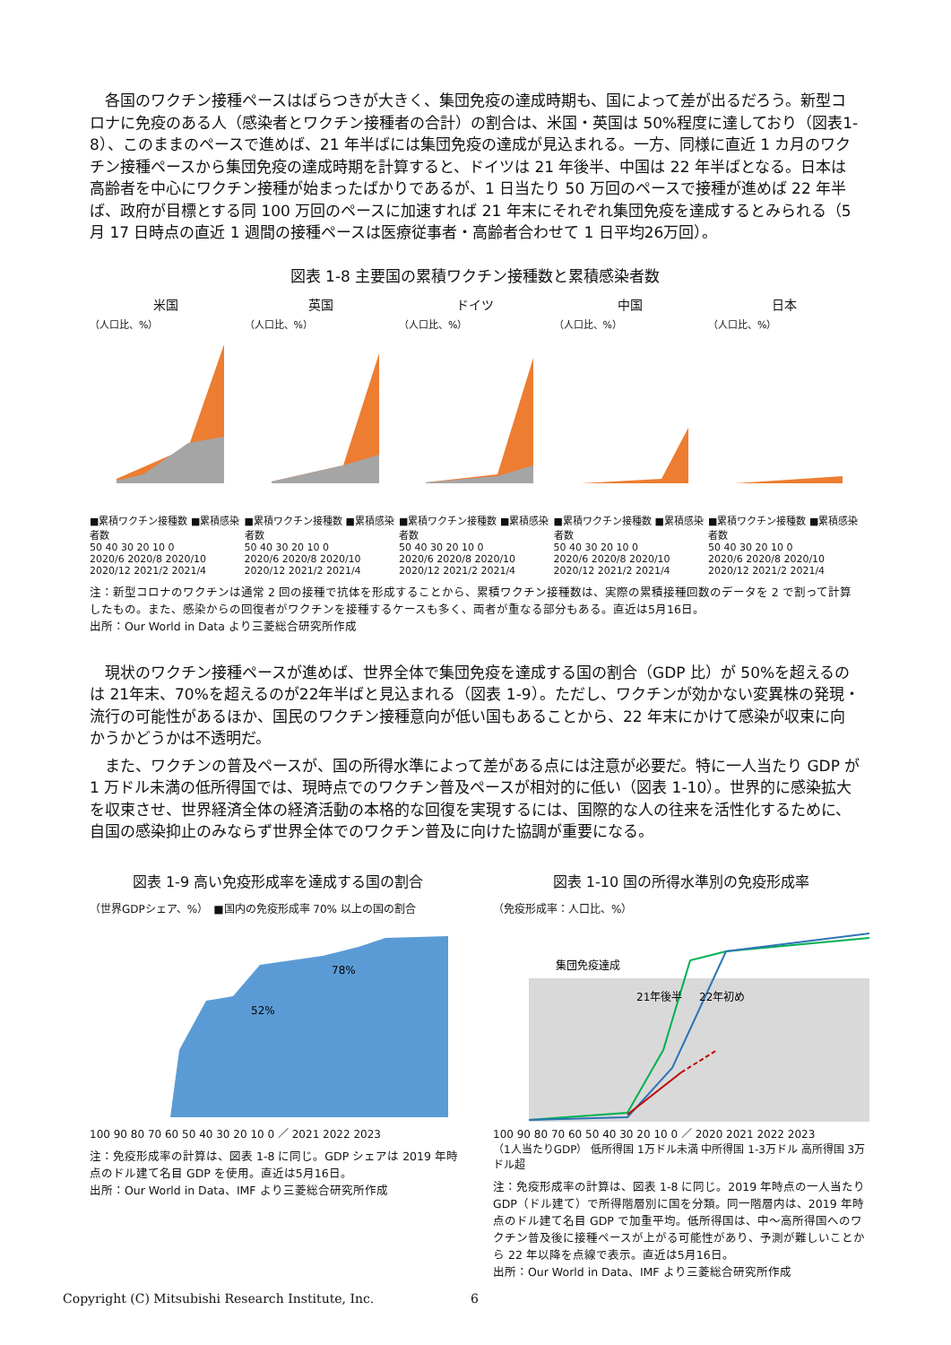各国のワクチン接種ペースはばらつきが大きく、集団免疫の達成時期も、国によって差が出るだろう。新型コロナに免疫のある人（感染者とワクチン接種者の合計）の割合は、米国・英国は 50%程度に達しており（図表1-8）、このままのペースで進めば、21 年半ばには集団免疫の達成が見込まれる。一方、同様に直近 1 カ月のワクチン接種ペースから集団免疫の達成時期を計算すると、ドイツは 21 年後半、中国は 22 年半ばとなる。日本は高齢者を中心にワクチン接種が始まったばかりであるが、1 日当たり 50 万回のペースで接種が進めば 22 年半ば、政府が目標とする同 100 万回のペースに加速すれば 21 年末にそれぞれ集団免疫を達成するとみられる（5 月 17 日時点の直近 1 週間の接種ペースは医療従事者・高齢者合わせて 1 日平均26万回）。
図表 1-8 主要国の累積ワクチン接種数と累積感染者数
米国
（人口比、%）■累積ワクチン接種数 ■累積感染者数
50 40 30 20 10 0
2020/6 2020/8 2020/10 2020/12 2021/2 2021/4
英国
（人口比、%）■累積ワクチン接種数 ■累積感染者数
50 40 30 20 10 0
2020/6 2020/8 2020/10 2020/12 2021/2 2021/4
ドイツ
（人口比、%）■累積ワクチン接種数 ■累積感染者数
50 40 30 20 10 0
2020/6 2020/8 2020/10 2020/12 2021/2 2021/4
中国
（人口比、%）■累積ワクチン接種数 ■累積感染者数
50 40 30 20 10 0
2020/6 2020/8 2020/10 2020/12 2021/2 2021/4
日本
（人口比、%）■累積ワクチン接種数 ■累積感染者数
50 40 30 20 10 0
2020/6 2020/8 2020/10 2020/12 2021/2 2021/4
注：新型コロナのワクチンは通常 2 回の接種で抗体を形成することから、累積ワクチン接種数は、実際の累積接種回数のデータを 2 で割って計算したもの。また、感染からの回復者がワクチンを接種するケースも多く、両者が重なる部分もある。直近は5月16日。
出所：Our World in Data より三菱総合研究所作成
現状のワクチン接種ペースが進めば、世界全体で集団免疫を達成する国の割合（GDP 比）が 50%を超えるのは 21年末、70%を超えるのが22年半ばと見込まれる（図表 1-9）。ただし、ワクチンが効かない変異株の発現・流行の可能性があるほか、国民のワクチン接種意向が低い国もあることから、22 年末にかけて感染が収束に向かうかどうかは不透明だ。
また、ワクチンの普及ペースが、国の所得水準によって差がある点には注意が必要だ。特に一人当たり GDP が 1 万ドル未満の低所得国では、現時点でのワクチン普及ペースが相対的に低い（図表 1-10）。世界的に感染拡大を収束させ、世界経済全体の経済活動の本格的な回復を実現するには、国際的な人の往来を活性化するために、自国の感染抑止のみならず世界全体でのワクチン普及に向けた協調が重要になる。
図表 1-9 高い免疫形成率を達成する国の割合
（世界GDPシェア、%）　■国内の免疫形成率 70% 以上の国の割合
52%
78%
100 90 80 70 60 50 40 30 20 10 0 ／ 2021 2022 2023
注：免疫形成率の計算は、図表 1-8 に同じ。GDP シェアは 2019 年時点のドル建て名目 GDP を使用。直近は5月16日。
出所：Our World in Data、IMF より三菱総合研究所作成
図表 1-10 国の所得水準別の免疫形成率
（免疫形成率：人口比、%）
集団免疫達成
21年後半
22年初め
100 90 80 70 60 50 40 30 20 10 0 ／ 2020 2021 2022 2023
（1人当たりGDP） 低所得国 1万ドル未満 中所得国 1-3万ドル 高所得国 3万ドル超
注：免疫形成率の計算は、図表 1-8 に同じ。2019 年時点の一人当たり GDP（ドル建て）で所得階層別に国を分類。同一階層内は、2019 年時点のドル建て名目 GDP で加重平均。低所得国は、中～高所得国へのワクチン普及後に接種ペースが上がる可能性があり、予測が難しいことから 22 年以降を点線で表示。直近は5月16日。
出所：Our World in Data、IMF より三菱総合研究所作成
Copyright (C) Mitsubishi Research Institute, Inc.
6